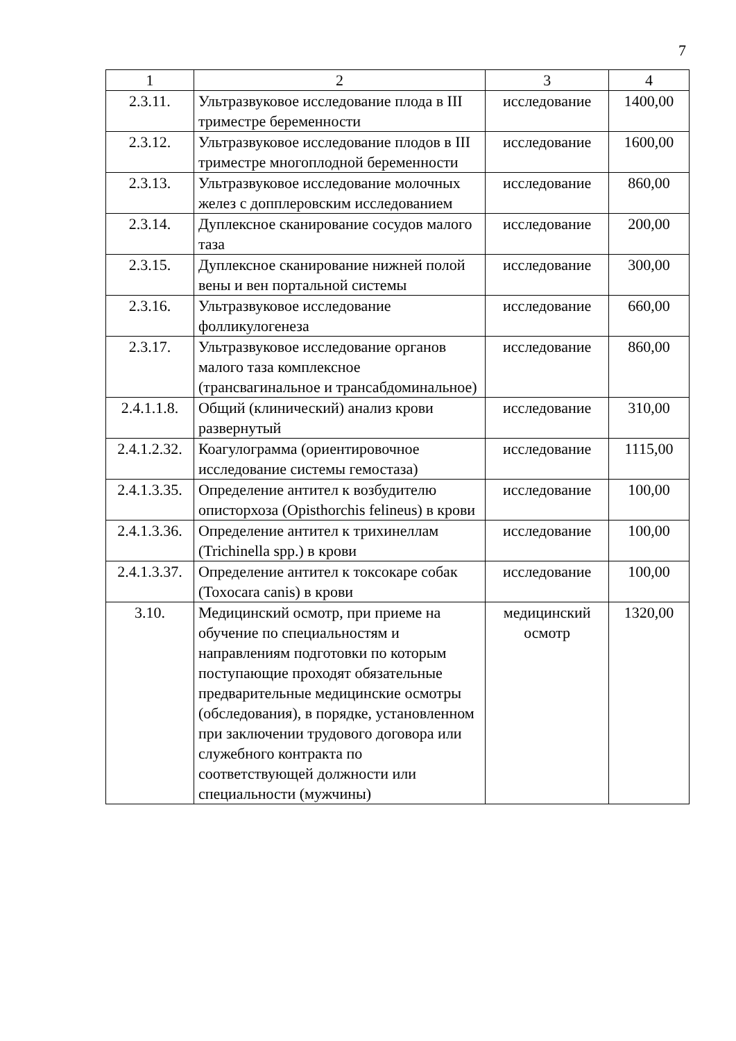7
| 1 | 2 | 3 | 4 |
| --- | --- | --- | --- |
| 2.3.11. | Ультразвуковое исследование плода в III триместре беременности | исследование | 1400,00 |
| 2.3.12. | Ультразвуковое исследование плодов в III триместре многоплодной беременности | исследование | 1600,00 |
| 2.3.13. | Ультразвуковое исследование молочных желез с допплеровским исследованием | исследование | 860,00 |
| 2.3.14. | Дуплексное сканирование сосудов малого таза | исследование | 200,00 |
| 2.3.15. | Дуплексное сканирование нижней полой вены и вен портальной системы | исследование | 300,00 |
| 2.3.16. | Ультразвуковое исследование фолликулогенеза | исследование | 660,00 |
| 2.3.17. | Ультразвуковое исследование органов малого таза комплексное (трансвагинальное и трансабдоминальное) | исследование | 860,00 |
| 2.4.1.1.8. | Общий (клинический) анализ крови развернутый | исследование | 310,00 |
| 2.4.1.2.32. | Коагулограмма (ориентировочное исследование системы гемостаза) | исследование | 1115,00 |
| 2.4.1.3.35. | Определение антител к возбудителю описторхоза (Opisthorchis felineus) в крови | исследование | 100,00 |
| 2.4.1.3.36. | Определение антител к трихинеллам (Trichinella spp.) в крови | исследование | 100,00 |
| 2.4.1.3.37. | Определение антител к токсокаре собак (Toxocara canis) в крови | исследование | 100,00 |
| 3.10. | Медицинский осмотр, при приеме на обучение по специальностям и направлениям подготовки по которым поступающие проходят обязательные предварительные медицинские осмотры (обследования), в порядке, установленном при заключении трудового договора или служебного контракта по соответствующей должности или специальности (мужчины) | медицинский осмотр | 1320,00 |